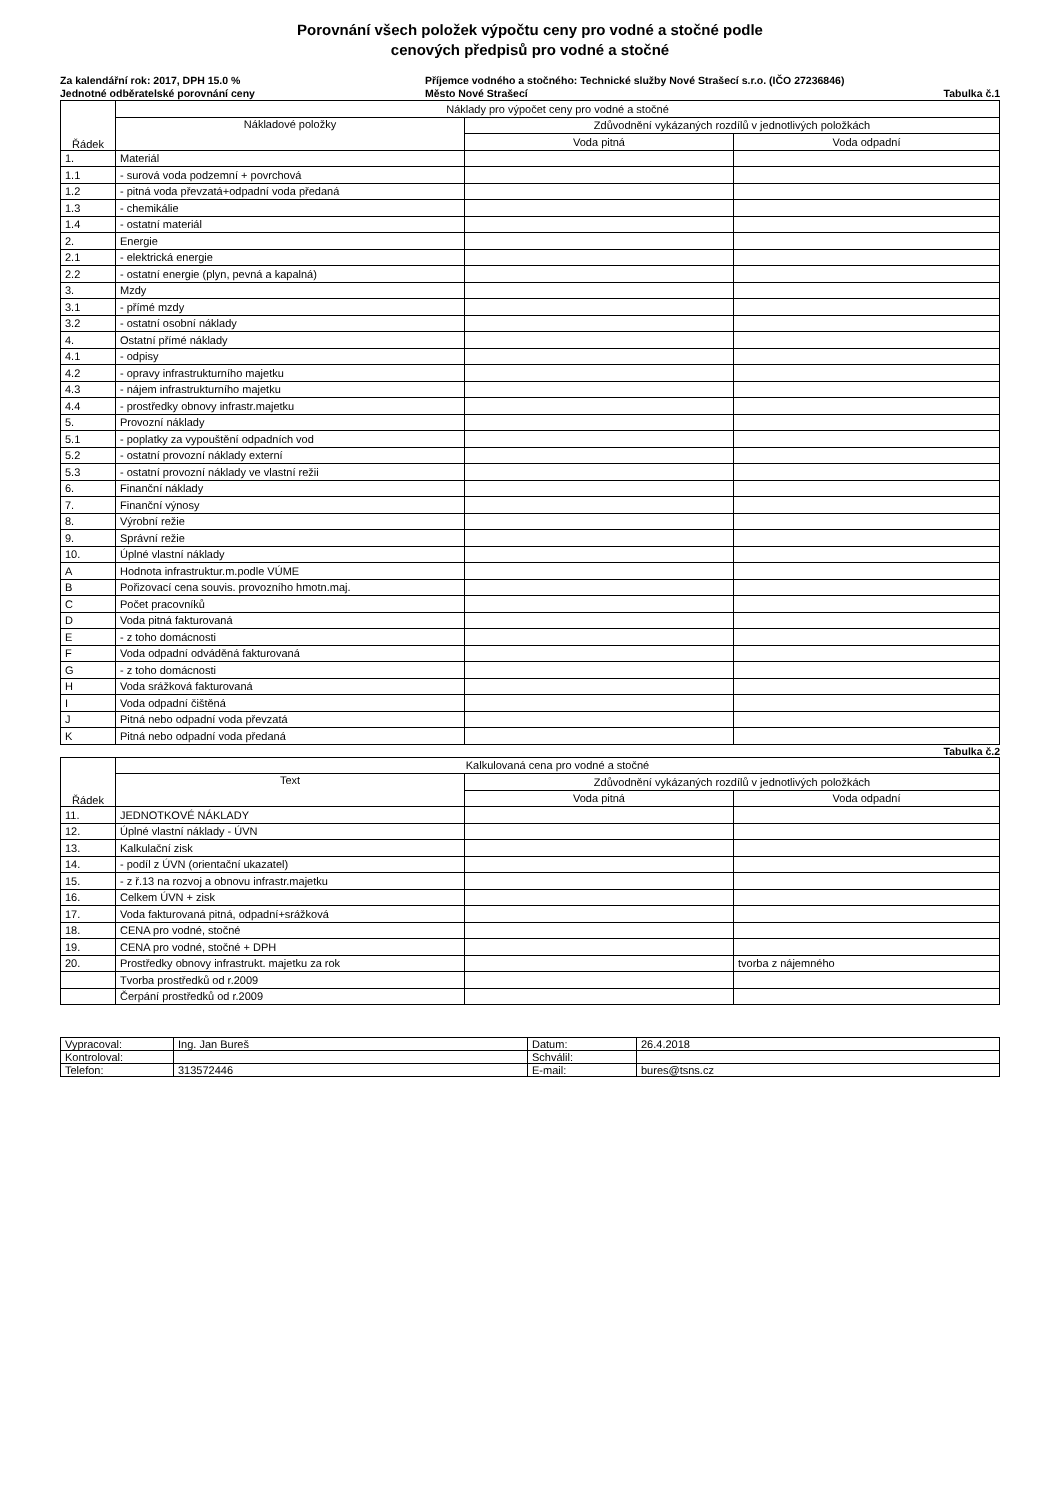Porovnání všech položek výpočtu ceny pro vodné a stočné podle
cenových předpisů pro vodné a stočné
Za kalendářní rok: 2017, DPH 15.0 %
Jednotné odběratelské porovnání ceny
Příjemce vodného a stočného: Technické služby Nové Strašecí s.r.o. (IČO 27236846)
Město Nové Strašecí
Tabulka č.1
| Řádek | Náklady pro výpočet ceny pro vodné a stočné | | |
| --- | --- | --- | --- |
| | Nákladové položky | Zdůvodnění vykázaných rozdílů v jednotlivých položkách | |
| | | Voda pitná | Voda odpadní |
| 1. | Materiál | | |
| 1.1 | - surová voda podzemní + povrchová | | |
| 1.2 | - pitná voda převzatá+odpadní voda předaná | | |
| 1.3 | - chemikálie | | |
| 1.4 | - ostatní materiál | | |
| 2. | Energie | | |
| 2.1 | - elektrická energie | | |
| 2.2 | - ostatní energie (plyn, pevná a kapalná) | | |
| 3. | Mzdy | | |
| 3.1 | - přímé mzdy | | |
| 3.2 | - ostatní osobní náklady | | |
| 4. | Ostatní přímé náklady | | |
| 4.1 | - odpisy | | |
| 4.2 | - opravy infrastrukturního majetku | | |
| 4.3 | - nájem infrastrukturního majetku | | |
| 4.4 | - prostředky obnovy infrastr.majetku | | |
| 5. | Provozní náklady | | |
| 5.1 | - poplatky za vypouštění odpadních vod | | |
| 5.2 | - ostatní provozní náklady externí | | |
| 5.3 | - ostatní provozní náklady ve vlastní režii | | |
| 6. | Finanční náklady | | |
| 7. | Finanční výnosy | | |
| 8. | Výrobní režie | | |
| 9. | Správní režie | | |
| 10. | Úplné vlastní náklady | | |
| A | Hodnota infrastruktur.m.podle VÚME | | |
| B | Pořizovací cena souvis. provozního hmotn.maj. | | |
| C | Počet pracovníků | | |
| D | Voda pitná fakturovaná | | |
| E | - z toho domácnosti | | |
| F | Voda odpadní odváděná fakturovaná | | |
| G | - z toho domácnosti | | |
| H | Voda srážková fakturovaná | | |
| I | Voda odpadní čištěná | | |
| J | Pitná nebo odpadní voda převzatá | | |
| K | Pitná nebo odpadní voda předaná | | |
Tabulka č.2
| Řádek | Kalkulovaná cena pro vodné a stočné | | |
| --- | --- | --- | --- |
| | Text | Zdůvodnění vykázaných rozdílů v jednotlivých položkách | |
| | | Voda pitná | Voda odpadní |
| 11. | JEDNOTKOVÉ NÁKLADY | | |
| 12. | Úplné vlastní náklady - ÚVN | | |
| 13. | Kalkulační zisk | | |
| 14. | - podíl z ÚVN (orientační ukazatel) | | |
| 15. | - z ř.13 na rozvoj a obnovu infrastr.majetku | | |
| 16. | Celkem ÚVN + zisk | | |
| 17. | Voda fakturovaná pitná, odpadní+srážková | | |
| 18. | CENA pro vodné, stočné | | |
| 19. | CENA pro vodné, stočné + DPH | | |
| 20. | Prostředky obnovy infrastrukt. majetku za rok | | tvorba z nájemného |
| | Tvorba prostředků od r.2009 | | |
| | Čerpání prostředků od r.2009 | | |
| Vypracoval: | Ing. Jan Bureš | Datum: | 26.4.2018 |
| Kontroloval: | | Schválil: | |
| Telefon: | 313572446 | E-mail: | bures@tsns.cz |